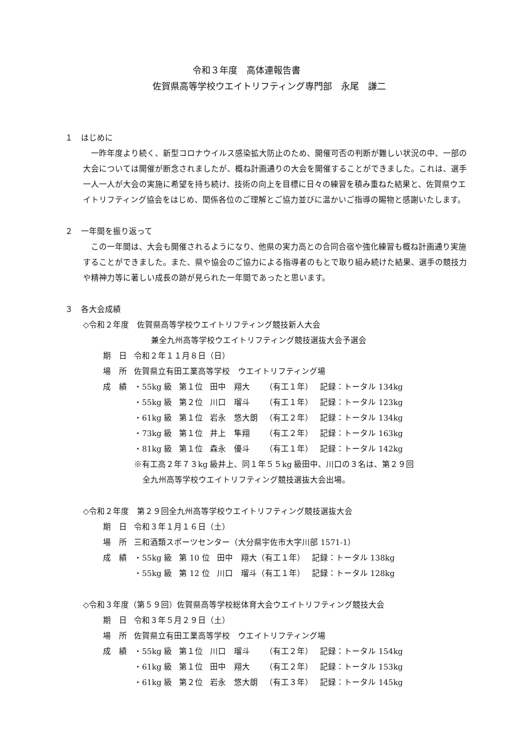令和３年度　高体連報告書
佐賀県高等学校ウエイトリフティング専門部　永尾　謙二
１　はじめに
一昨年度より続く、新型コロナウイルス感染拡大防止のため、開催可否の判断が難しい状況の中、一部の大会については開催が断念されましたが、概ね計画通りの大会を開催することができました。これは、選手一人一人が大会の実施に希望を持ち続け、技術の向上を目標に日々の練習を積み重ねた結果と、佐賀県ウエイトリフティング協会をはじめ、関係各位のご理解とご協力並びに温かいご指導の賜物と感謝いたします。
２　一年間を振り返って
この一年間は、大会も開催されるようになり、他県の実力高との合同合宿や強化練習も概ね計画通り実施することができました。また、県や協会のご協力による指導者のもとで取り組み続けた結果、選手の競技力や精神力等に著しい成長の跡が見られた一年間であったと思います。
３　各大会成績
◇令和２年度　佐賀県高等学校ウエイトリフティング競技新人大会
兼全九州高等学校ウエイトリフティング競技選抜大会予選会
| 期 日 | 令和２年１１月８日（日） | | | | |
| 場 所 | 佐賀県立有田工業高等学校 ウエイトリフティング場 | | | | |
| 成 績 | ・55kg 級 | 第１位 | 田中 翔大 | （有工１年） | 記録：トータル 134kg |
| | ・55kg 級 | 第２位 | 川口 瑠斗 | （有工１年） | 記録：トータル 123kg |
| | ・61kg 級 | 第１位 | 岩永 悠大朗 | （有工２年） | 記録：トータル 134kg |
| | ・73kg 級 | 第１位 | 井上 隼翔 | （有工２年） | 記録：トータル 163kg |
| | ・81kg 級 | 第１位 | 森永 優斗 | （有工１年） | 記録：トータル 142kg |
※有工高２年７３kg 級井上、同１年５５kg 級田中、川口の３名は、第２９回
全九州高等学校ウエイトリフティング競技選抜大会出場。
◇令和２年度　第２９回全九州高等学校ウエイトリフティング競技選抜大会
| 期 日 | 令和３年１月１６日（土） | | | |
| 場 所 | 三和酒類スポーツセンター（大分県宇佐市大字川部 1571-1） | | | |
| 成 績 | ・55kg 級 | 第 10 位 | 田中 翔大（有工１年） | 記録：トータル 138kg |
| | ・55kg 級 | 第 12 位 | 川口 瑠斗（有工１年） | 記録：トータル 128kg |
◇令和３年度（第５９回）佐賀県高等学校総体育大会ウエイトリフティング競技大会
| 期 日 | 令和３年５月２９日（土） | | | | |
| 場 所 | 佐賀県立有田工業高等学校 ウエイトリフティング場 | | | | |
| 成 績 | ・55kg 級 | 第１位 | 川口 瑠斗 | （有工２年） | 記録：トータル 154kg |
| | ・61kg 級 | 第１位 | 田中 翔大 | （有工２年） | 記録：トータル 153kg |
| | ・61kg 級 | 第２位 | 岩永 悠大朗 | （有工３年） | 記録：トータル 145kg |